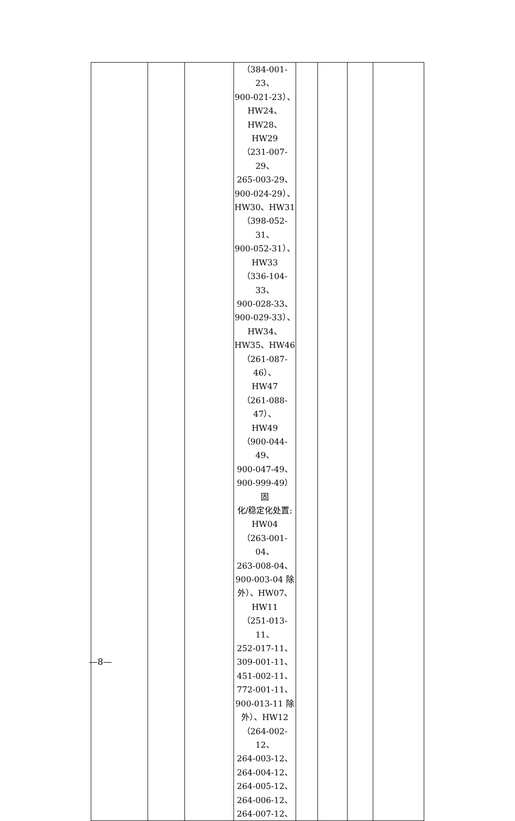| | | | （384-001-23、 900-021-23）、 HW24、HW28、 HW29 （231-007-29、 265-003-29、 900-024-29）、 HW30、HW31 （398-052-31、 900-052-31）、 HW33 （336-104-33、 900-028-33、 900-029-33）、 HW34、 HW35、HW46 （261-087-46）、 HW47 （261-088-47）、 HW49 （900-044-49、 900-047-49、 900-999-49）固 化/稳定化处置: HW04 （263-001-04、 263-008-04、 900-003-04 除 外）、HW07、 HW11 （251-013-11、 252-017-11、 309-001-11、 451-002-11、 772-001-11、 900-013-11 除 外）、HW12 （264-002-12、 264-003-12、 264-004-12、 264-005-12、 264-006-12、 264-007-12、 | | | | |
—8—